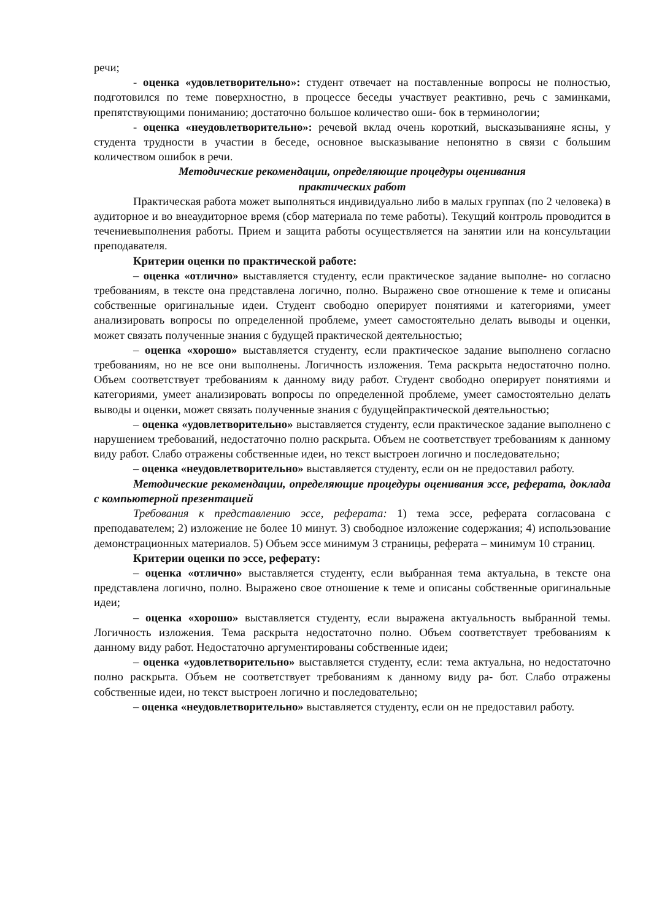речи;
- оценка «удовлетворительно»: студент отвечает на поставленные вопросы не полностью, подготовился по теме поверхностно, в процессе беседы участвует реактивно, речь с заминками, препятствующими пониманию; достаточно большое количество оши- бок в терминологии;
- оценка «неудовлетворительно»: речевой вклад очень короткий, высказыванияне ясны, у студента трудности в участии в беседе, основное высказывание непонятно в связи с большим количеством ошибок в речи.
Методические рекомендации, определяющие процедуры оценивания
практических работ
Практическая работа может выполняться индивидуально либо в малых группах (по 2 человека) в аудиторное и во внеаудиторное время (сбор материала по теме работы). Текущий контроль проводится в течениевыполнения работы. Прием и защита работы осуществляется на занятии или на консультации преподавателя.
Критерии оценки по практической работе:
– оценка «отлично» выставляется студенту, если практическое задание выполне- но согласно требованиям, в тексте она представлена логично, полно. Выражено свое отношение к теме и описаны собственные оригинальные идеи. Студент свободно оперирует понятиями и категориями, умеет анализировать вопросы по определенной проблеме, умеет самостоятельно делать выводы и оценки, может связать полученные знания с будущей практической деятельностью;
– оценка «хорошо» выставляется студенту, если практическое задание выполнено согласно требованиям, но не все они выполнены. Логичность изложения. Тема раскрыта недостаточно полно. Объем соответствует требованиям к данному виду работ. Студент свободно оперирует понятиями и категориями, умеет анализировать вопросы по определенной проблеме, умеет самостоятельно делать выводы и оценки, может связать полученные знания с будущейпрактической деятельностью;
– оценка «удовлетворительно» выставляется студенту, если практическое задание выполнено с нарушением требований, недостаточно полно раскрыта. Объем не соответствует требованиям к данному виду работ. Слабо отражены собственные идеи, но текст выстроен логично и последовательно;
– оценка «неудовлетворительно» выставляется студенту, если он не предоставил работу.
Методические рекомендации, определяющие процедуры оценивания эссе, реферата, доклада с компьютерной презентацией
Требования к представлению эссе, реферата: 1) тема эссе, реферата согласована с преподавателем; 2) изложение не более 10 минут. 3) свободное изложение содержания; 4) использование демонстрационных материалов. 5) Объем эссе минимум 3 страницы, реферата – минимум 10 страниц.
Критерии оценки по эссе, реферату:
– оценка «отлично» выставляется студенту, если выбранная тема актуальна, в тексте она представлена логично, полно. Выражено свое отношение к теме и описаны собственные оригинальные идеи;
– оценка «хорошо» выставляется студенту, если выражена актуальность выбранной темы. Логичность изложения. Тема раскрыта недостаточно полно. Объем соответствует требованиям к данному виду работ. Недостаточно аргументированы собственные идеи;
– оценка «удовлетворительно» выставляется студенту, если: тема актуальна, но недостаточно полно раскрыта. Объем не соответствует требованиям к данному виду ра- бот. Слабо отражены собственные идеи, но текст выстроен логично и последовательно;
– оценка «неудовлетворительно» выставляется студенту, если он не предоставил работу.